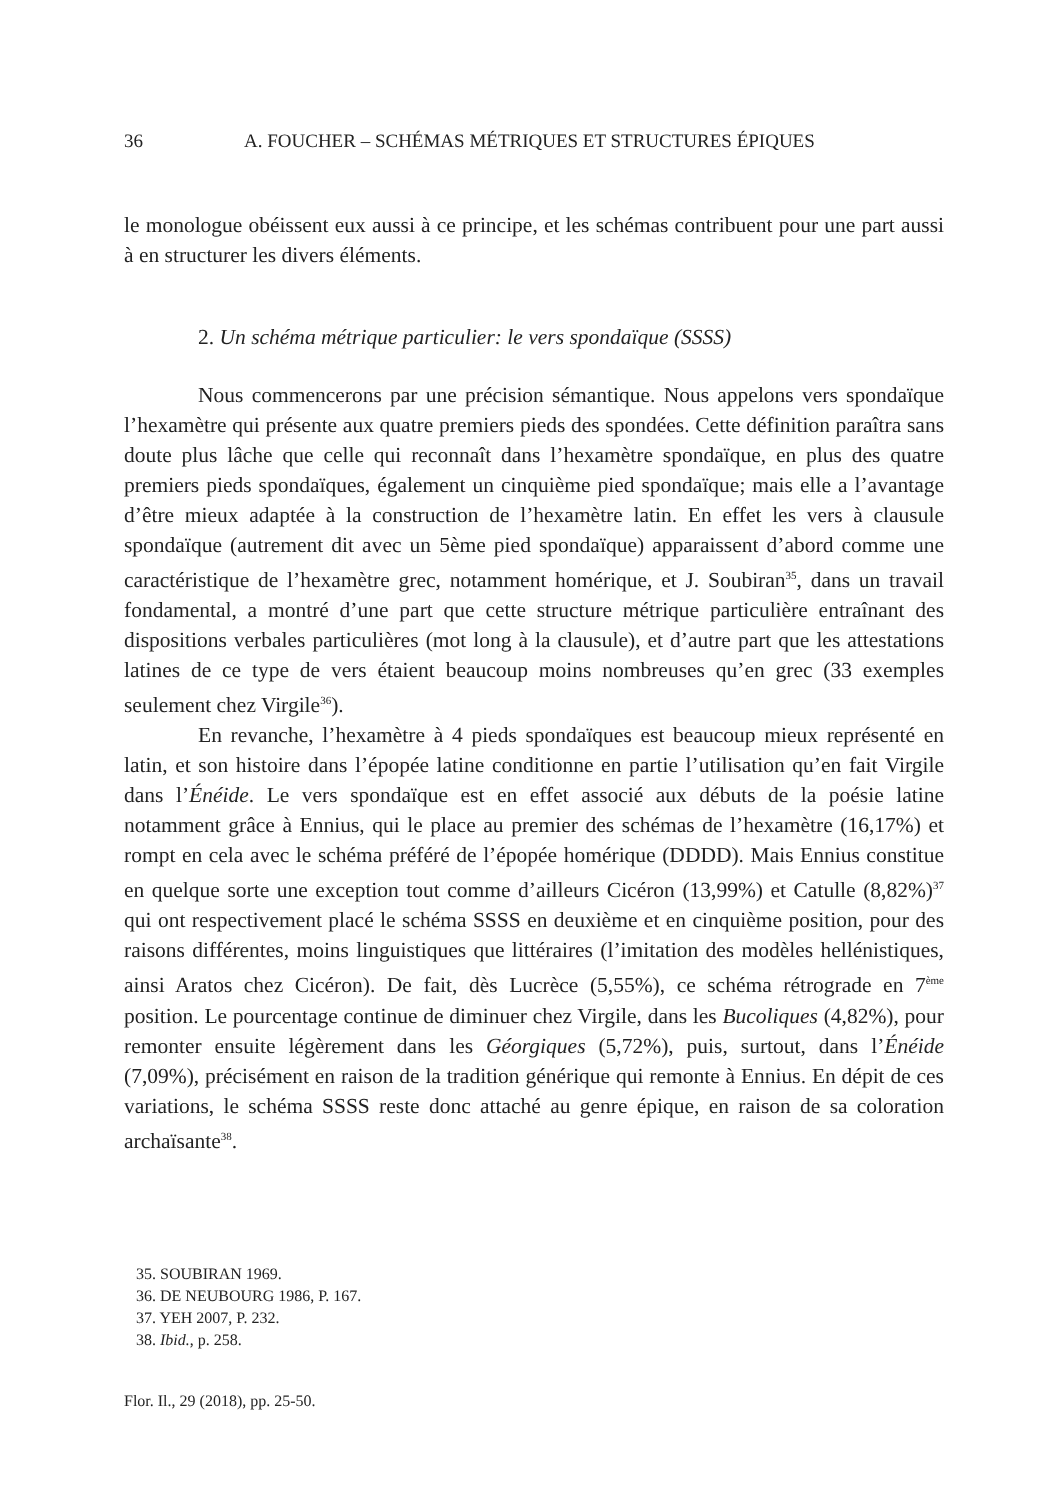36 A. FOUCHER – SCHÉMAS MÉTRIQUES ET STRUCTURES ÉPIQUES
le monologue obéissent eux aussi à ce principe, et les schémas contribuent pour une part aussi à en structurer les divers éléments.
2. Un schéma métrique particulier: le vers spondaïque (SSSS)
Nous commencerons par une précision sémantique. Nous appelons vers spondaïque l’hexamètre qui présente aux quatre premiers pieds des spondées. Cette définition paraîtra sans doute plus lâche que celle qui reconnaît dans l’hexamètre spondaïque, en plus des quatre premiers pieds spondaïques, également un cinquième pied spondaïque; mais elle a l’avantage d’être mieux adaptée à la construction de l’hexamètre latin. En effet les vers à clausule spondaïque (autrement dit avec un 5ème pied spondaïque) apparaissent d’abord comme une caractéristique de l’hexamètre grec, notamment homérique, et J. Soubiran<sup>35</sup>, dans un travail fondamental, a montré d’une part que cette structure métrique particulière entraînant des dispositions verbales particulières (mot long à la clausule), et d’autre part que les attestations latines de ce type de vers étaient beaucoup moins nombreuses qu’en grec (33 exemples seulement chez Virgile<sup>36</sup>).
En revanche, l’hexamètre à 4 pieds spondaïques est beaucoup mieux représenté en latin, et son histoire dans l’épopée latine conditionne en partie l’utilisation qu’en fait Virgile dans l’Énéide. Le vers spondaïque est en effet associé aux débuts de la poésie latine notamment grâce à Ennius, qui le place au premier des schémas de l’hexamètre (16,17%) et rompt en cela avec le schéma préféré de l’épopée homérique (DDDD). Mais Ennius constitue en quelque sorte une exception tout comme d’ailleurs Cicéron (13,99%) et Catulle (8,82%)<sup>37</sup> qui ont respectivement placé le schéma SSSS en deuxième et en cinquième position, pour des raisons différentes, moins linguistiques que littéraires (l’imitation des modèles hellénistiques, ainsi Aratos chez Cicéron). De fait, dès Lucrèce (5,55%), ce schéma rétrograde en 7<sup>ème</sup> position. Le pourcentage continue de diminuer chez Virgile, dans les Bucoliques (4,82%), pour remonter ensuite légèrement dans les Géorgiques (5,72%), puis, surtout, dans l’Énéide (7,09%), précisément en raison de la tradition générique qui remonte à Ennius. En dépit de ces variations, le schéma SSSS reste donc attaché au genre épique, en raison de sa coloration archaïsante<sup>38</sup>.
35. SOUBIRAN 1969.
36. DE NEUBOURG 1986, P. 167.
37. YEH 2007, P. 232.
38. Ibid., p. 258.
Flor. Il., 29 (2018), pp. 25-50.